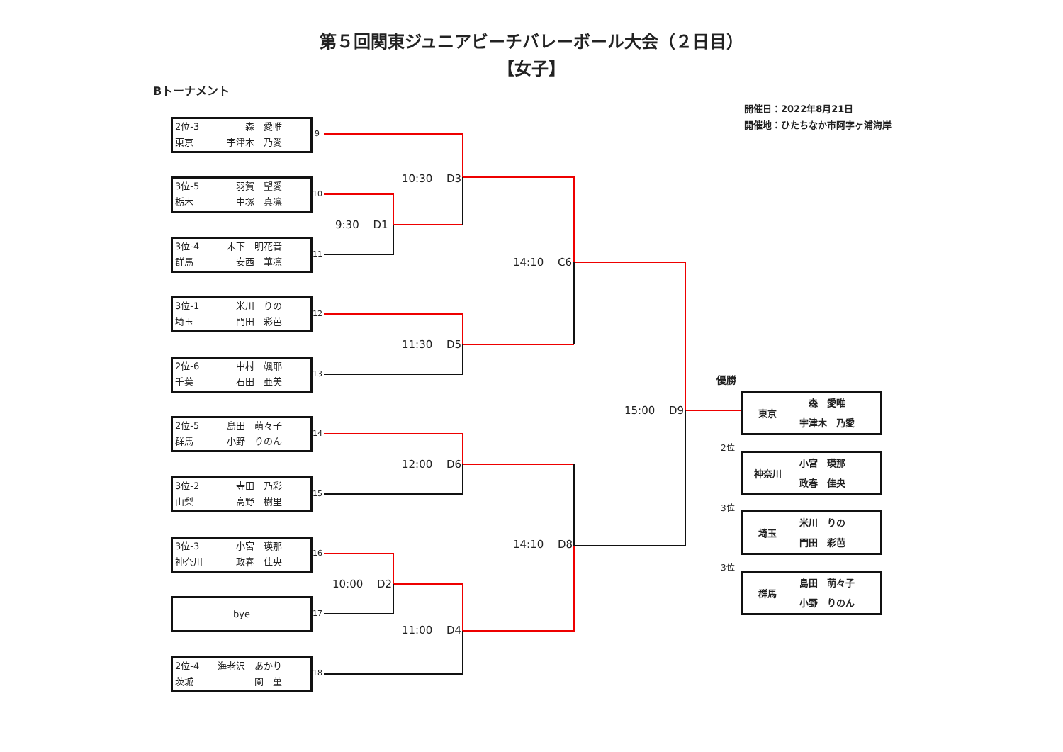第５回関東ジュニアビーチバレーボール大会（２日目）
【女子】
Bトーナメント
開催日：2022年8月21日
開催地：ひたちなか市阿字ヶ浦海岸
2位-3 森　愛唯
東京 宇津木　乃愛
3位-5 羽賀　望愛
栃木 中塚　真凛
3位-4 木下　明花音
群馬 安西　華凛
3位-1 米川　りの
埼玉 門田　彩芭
2位-6 中村　颯耶
千葉 石田　亜美
2位-5 島田　萌々子
群馬 小野　りのん
3位-2 寺田　乃彩
山梨 高野　樹里
3位-3 小宮　瑛那
神奈川 政春　佳央
bye
2位-4 海老沢　あかり
茨城 関　菫
9
10
11
12
13
14
15
16
17
18
10:30　 D3
9:30　 D1
14:10　 C6
11:30　 D5
15:00　 D9
12:00　 D6
14:10　 D8
10:00　 D2
11:00　 D4
優勝
東京　森　愛唯
宇津木　乃愛
2位
神奈川 小宮　瑛那
政春　佳央
3位
埼玉 米川　りの
門田　彩芭
3位
群馬 島田　萌々子
小野　りのん